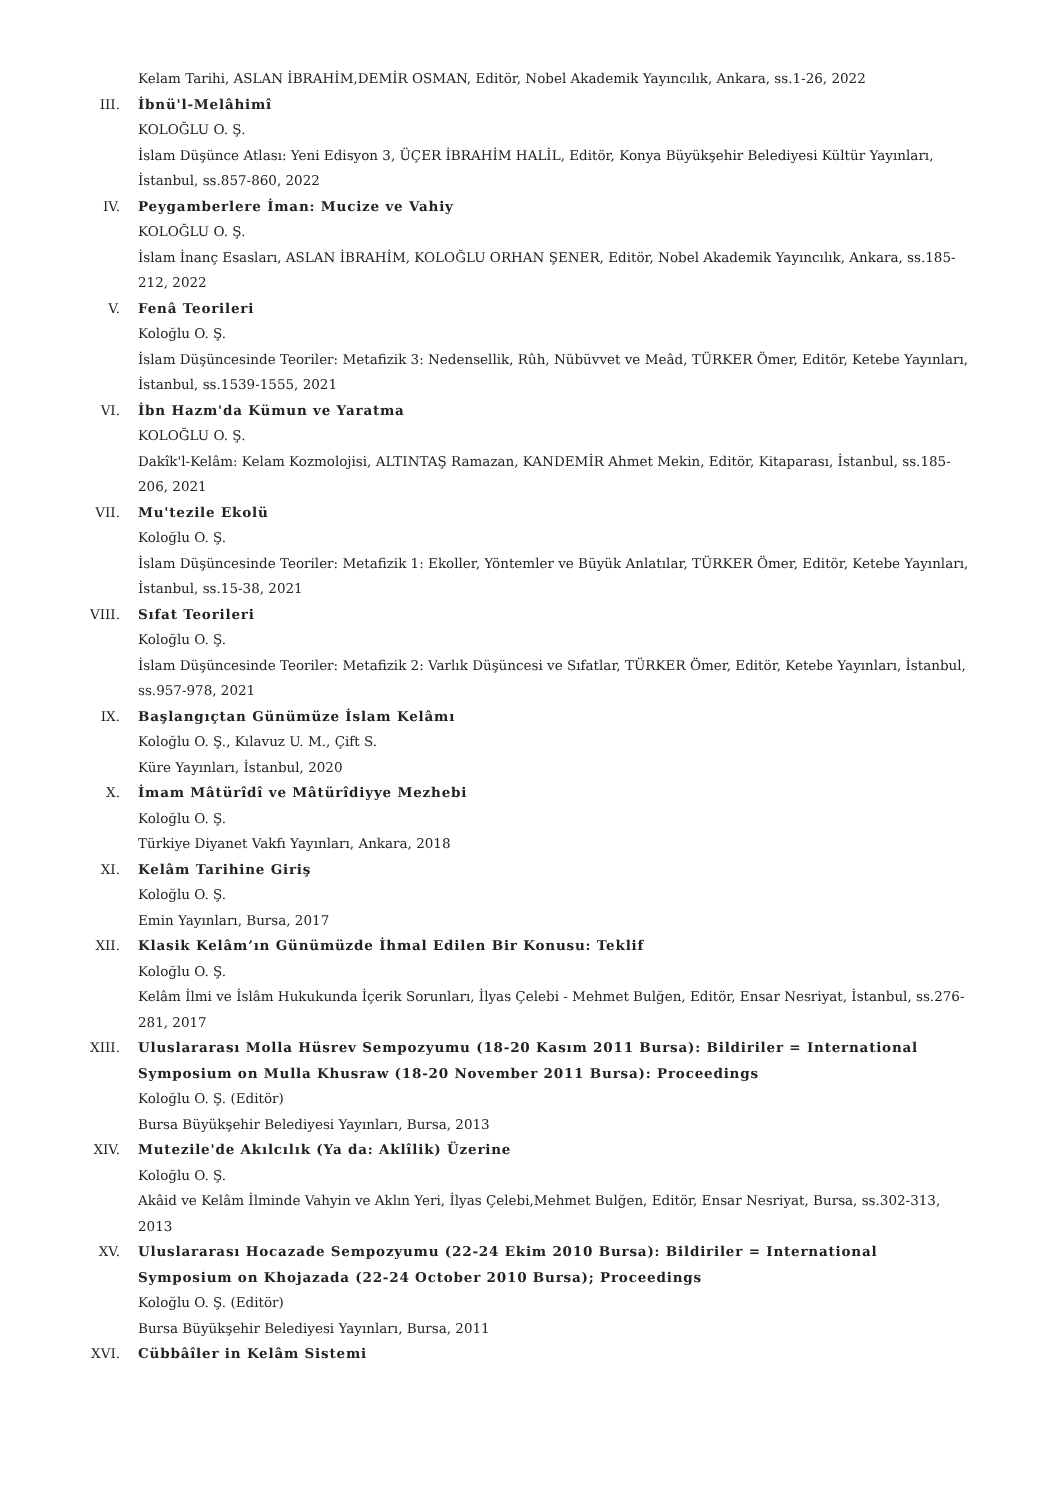Kelam Tarihi, ASLAN İBRAHİM,DEMİR OSMAN, Editör, Nobel Akademik Yayıncılık, Ankara, ss.1-26, 2022
III. İbnü'l-Melâhimî
KOLOĞLU O. Ş.
İslam Düşünce Atlası: Yeni Edisyon 3, ÜÇER İBRAHİM HALİL, Editör, Konya Büyükşehir Belediyesi Kültür Yayınları, İstanbul, ss.857-860, 2022
IV. Peygamberlere İman: Mucize ve Vahiy
KOLOĞLU O. Ş.
İslam İnanç Esasları, ASLAN İBRAHİM, KOLOĞLU ORHAN ŞENER, Editör, Nobel Akademik Yayıncılık, Ankara, ss.185-212, 2022
V. Fenâ Teorileri
Koloğlu O. Ş.
İslam Düşüncesinde Teoriler: Metafizik 3: Nedensellik, Rûh, Nübüvvet ve Meâd, TÜRKER Ömer, Editör, Ketebe Yayınları, İstanbul, ss.1539-1555, 2021
VI. İbn Hazm'da Kümun ve Yaratma
KOLOĞLU O. Ş.
Dakîk'l-Kelâm: Kelam Kozmolojisi, ALTINTAŞ Ramazan, KANDEMİR Ahmet Mekin, Editör, Kitaparası, İstanbul, ss.185-206, 2021
VII. Mu'tezile Ekolü
Koloğlu O. Ş.
İslam Düşüncesinde Teoriler: Metafizik 1: Ekoller, Yöntemler ve Büyük Anlatılar, TÜRKER Ömer, Editör, Ketebe Yayınları, İstanbul, ss.15-38, 2021
VIII. Sıfat Teorileri
Koloğlu O. Ş.
İslam Düşüncesinde Teoriler: Metafizik 2: Varlık Düşüncesi ve Sıfatlar, TÜRKER Ömer, Editör, Ketebe Yayınları, İstanbul, ss.957-978, 2021
IX. Başlangıçtan Günümüze İslam Kelâmı
Koloğlu O. Ş., Kılavuz U. M., Çift S.
Küre Yayınları, İstanbul, 2020
X. İmam Mâtürîdî ve Mâtürîdiyye Mezhebi
Koloğlu O. Ş.
Türkiye Diyanet Vakfı Yayınları, Ankara, 2018
XI. Kelâm Tarihine Giriş
Koloğlu O. Ş.
Emin Yayınları, Bursa, 2017
XII. Klasik Kelâm’ın Günümüzde İhmal Edilen Bir Konusu: Teklif
Koloğlu O. Ş.
Kelâm İlmi ve İslâm Hukukunda İçerik Sorunları, İlyas Çelebi - Mehmet Bulğen, Editör, Ensar Nesriyat, İstanbul, ss.276-281, 2017
XIII. Uluslararası Molla Hüsrev Sempozyumu (18-20 Kasım 2011 Bursa): Bildiriler = International Symposium on Mulla Khusraw (18-20 November 2011 Bursa): Proceedings
Koloğlu O. Ş. (Editör)
Bursa Büyükşehir Belediyesi Yayınları, Bursa, 2013
XIV. Mutezile'de Akılcılık (Ya da: Aklîlik) Üzerine
Koloğlu O. Ş.
Akâid ve Kelâm İlminde Vahyin ve Aklın Yeri, İlyas Çelebi,Mehmet Bulğen, Editör, Ensar Nesriyat, Bursa, ss.302-313, 2013
XV. Uluslararası Hocazade Sempozyumu (22-24 Ekim 2010 Bursa): Bildiriler = International Symposium on Khojazada (22-24 October 2010 Bursa); Proceedings
Koloğlu O. Ş. (Editör)
Bursa Büyükşehir Belediyesi Yayınları, Bursa, 2011
XVI. Cübbâîler in Kelâm Sistemi